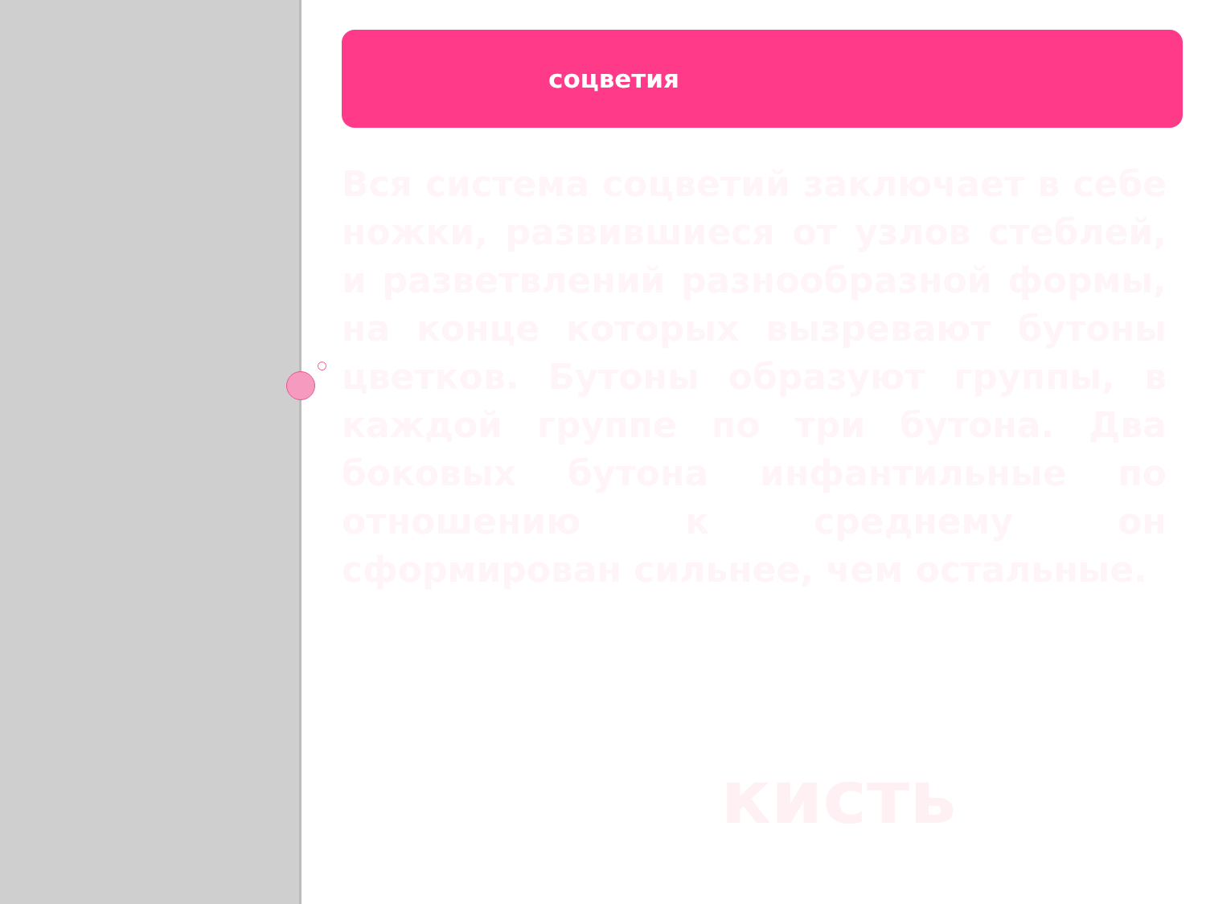соцветия
Вся система соцветий заключает в себе ножки, развившиеся от узлов стеблей, и разветвлений разнообразной формы, на конце которых вызревают бутоны цветков. Бутоны образуют группы, в каждой группе по три бутона. Два боковых бутона инфантильные по отношению к среднему он сформирован сильнее, чем остальные.
кисть